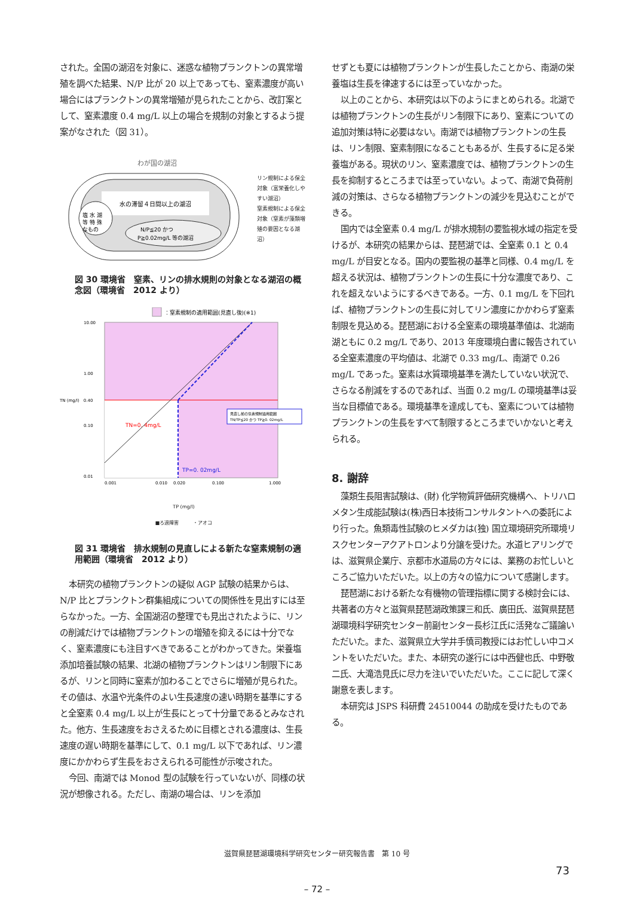された。全国の湖沼を対象に、迷惑な植物プランクトンの異常増殖を調べた結果、N/P 比が 20 以上であっても、窒素濃度が高い場合にはプランクトンの異常増殖が見られたことから、改訂案として、窒素濃度 0.4 mg/L 以上の場合を規制の対象とするよう提案がなされた（図 31）。
わが国の湖沼
水の滞留４日間以上の湖沼
塩 水 湖
等 特 殊
なもの
N/P≦20 かつ
P≧0.02mg/L 等の湖沼
リン規制による保全対象（富栄養化しやすい湖沼）
窒素規制による保全対象（窒素が藻類増殖の要因となる湖沼）
図 30 環境省　窒素、リンの排水規則の対象となる湖沼の概念図（環境省　2012 より）
：窒素規制の適用範囲(見直し後)(※1)
10.00
1.00
0.10
0.01
TN (mg/l)　0.40
TN=0. 4mg/L
TP=0. 02mg/L
見直し前の窒素規制適用範囲
TN/TP≦20 かつ TP≧0. 02mg/L
0.001
0.010
0.020
0.100
1.000
TP (mg/l)
■ろ過障害　　　・アオコ
図 31 環境省　排水規制の見直しによる新たな窒素規制の適用範囲（環境省　2012 より）
本研究の植物プランクトンの疑似 AGP 試験の結果からは、N/P 比とプランクトン群集組成についての関係性を見出すには至らなかった。一方、全国湖沼の整理でも見出されたように、リンの削減だけでは植物プランクトンの増殖を抑えるには十分でなく、窒素濃度にも注目すべきであることがわかってきた。栄養塩添加培養試験の結果、北湖の植物プランクトンはリン制限下にあるが、リンと同時に窒素が加わることでさらに増殖が見られた。その値は、水温や光条件のよい生長速度の速い時期を基準にすると全窒素 0.4 mg/L 以上が生長にとって十分量であるとみなされた。他方、生長速度をおさえるために目標とされる濃度は、生長速度の遅い時期を基準にして、0.1 mg/L 以下であれば、リン濃度にかかわらず生長をおさえられる可能性が示唆された。
今回、南湖では Monod 型の試験を行っていないが、同様の状況が想像される。ただし、南湖の場合は、リンを添加
せずとも夏には植物プランクトンが生長したことから、南湖の栄養塩は生長を律速するには至っていなかった。
以上のことから、本研究は以下のようにまとめられる。北湖では植物プランクトンの生長がリン制限下にあり、窒素についての追加対策は特に必要はない。南湖では植物プランクトンの生長は、リン制限、窒素制限になることもあるが、生長するに足る栄養塩がある。現状のリン、窒素濃度では、植物プランクトンの生長を抑制するところまでは至っていない。よって、南湖で負荷削減の対策は、さらなる植物プランクトンの減少を見込むことができる。
国内では全窒素 0.4 mg/L が排水規制の要監視水域の指定を受けるが、本研究の結果からは、琵琶湖では、全窒素 0.1 と 0.4 mg/L が目安となる。国内の要監視の基準と同様、0.4 mg/L を超える状況は、植物プランクトンの生長に十分な濃度であり、これを超えないようにするべきである。一方、0.1 mg/L を下回れば、植物プランクトンの生長に対してリン濃度にかかわらず窒素制限を見込める。琵琶湖における全窒素の環境基準値は、北湖南湖ともに 0.2 mg/L であり、2013 年度環境白書に報告されている全窒素濃度の平均値は、北湖で 0.33 mg/L、南湖で 0.26 mg/L であった。窒素は水質環境基準を満たしていない状況で、さらなる削減をするのであれば、当面 0.2 mg/L の環境基準は妥当な目標値である。環境基準を達成しても、窒素については植物プランクトンの生長をすべて制限するところまでいかないと考えられる。
8. 謝辞
藻類生長阻害試験は、(財) 化学物質評価研究機構へ、トリハロメタン生成能試験は(株)西日本技術コンサルタントへの委託により行った。魚類毒性試験のヒメダカは(独) 国立環境研究所環境リスクセンターアクアトロンより分譲を受けた。水道ヒアリングでは、滋賀県企業庁、京都市水道局の方々には、業務のお忙しいところご協力いただいた。以上の方々の協力について感謝します。
琵琶湖における新たな有機物の管理指標に関する検討会には、共著者の方々と滋賀県琵琶湖政策課三和氏、廣田氏、滋賀県琵琶湖環境科学研究センター前副センター長杉江氏に活発なご議論いただいた。また、滋賀県立大学井手慎司教授にはお忙しい中コメントをいただいた。また、本研究の遂行には中西健也氏、中野敬二氏、大滝浩見氏に尽力を注いでいただいた。ここに記して深く謝意を表します。
本研究は JSPS 科研費 24510044 の助成を受けたものである。
滋賀県琵琶湖環境科学研究センター研究報告書　第 10 号
73
– 72 –